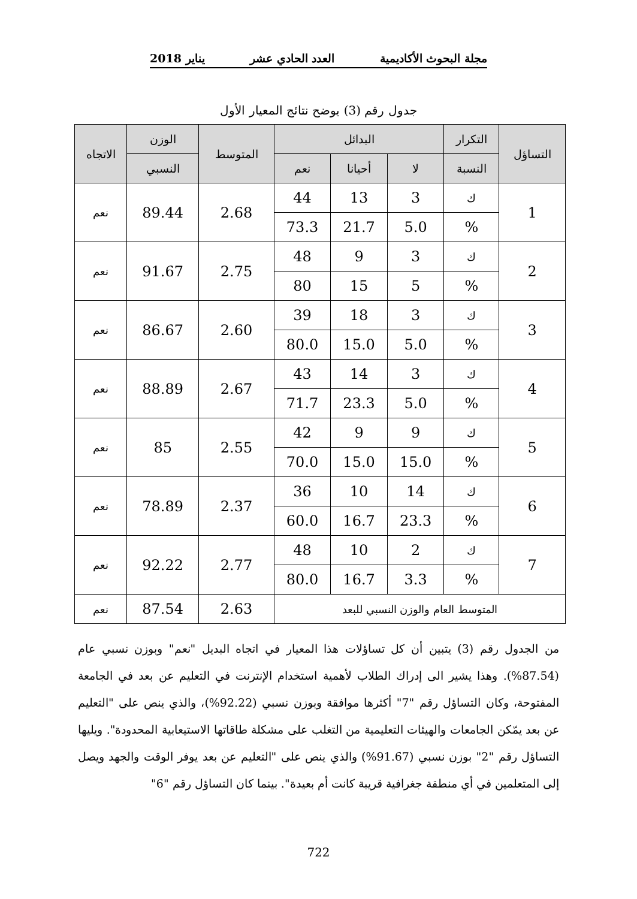مجلة البحوث الأكاديمية العدد الحادي عشر يناير 2018
جدول رقم (3) يوضح نتائج المعيار الأول
| التساؤل | التكرار | البدائل | | | المتوسط | الوزن | الاتجاه |
| --- | --- | --- | --- | --- | --- | --- | --- |
| | النسبة | لا | أحيانا | نعم | | النسبي | |
| 1 | ك | 3 | 13 | 44 | 2.68 | 89.44 | نعم |
| | % | 5.0 | 21.7 | 73.3 | | | |
| 2 | ك | 3 | 9 | 48 | 2.75 | 91.67 | نعم |
| | % | 5 | 15 | 80 | | | |
| 3 | ك | 3 | 18 | 39 | 2.60 | 86.67 | نعم |
| | % | 5.0 | 15.0 | 80.0 | | | |
| 4 | ك | 3 | 14 | 43 | 2.67 | 88.89 | نعم |
| | % | 5.0 | 23.3 | 71.7 | | | |
| 5 | ك | 9 | 9 | 42 | 2.55 | 85 | نعم |
| | % | 15.0 | 15.0 | 70.0 | | | |
| 6 | ك | 14 | 10 | 36 | 2.37 | 78.89 | نعم |
| | % | 23.3 | 16.7 | 60.0 | | | |
| 7 | ك | 2 | 10 | 48 | 2.77 | 92.22 | نعم |
| | % | 3.3 | 16.7 | 80.0 | | | |
| المتوسط العام والوزن النسبي للبعد | | | | | 2.63 | 87.54 | نعم |
من الجدول رقم (3) يتبين أن كل تساؤلات هذا المعيار في اتجاه البديل "نعم" وبوزن نسبي عام (87.54%). وهذا يشير الى إدراك الطلاب لأهمية استخدام الإنترنت في التعليم عن بعد في الجامعة المفتوحة، وكان التساؤل رقم "7" أكثرها موافقة وبوزن نسبي (92.22%)، والذي ينص على "التعليم عن بعد يمّكن الجامعات والهيئات التعليمية من التغلب على مشكلة طاقاتها الاستيعابية المحدودة". ويليها التساؤل رقم "2" بوزن نسبي (91.67%) والذي ينص على "التعليم عن بعد يوفر الوقت والجهد ويصل إلى المتعلمين في أي منطقة جغرافية قريبة كانت أم بعيدة". بينما كان التساؤل رقم "6"
722